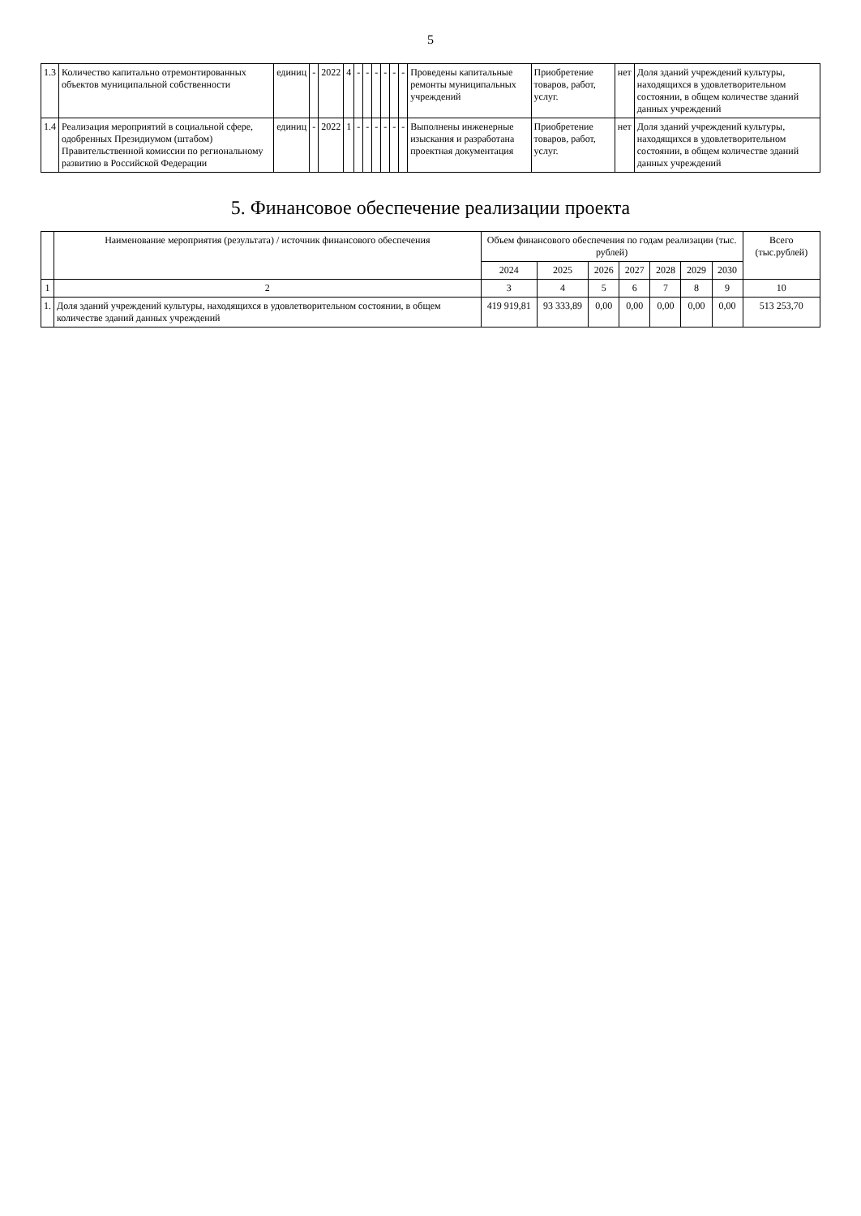5
| 1.3 | Количество капитально отремонтированных объектов муниципальной собственности | единиц | - | 2022 | 4 | - | - | - | - | - | - | Проведены капитальные ремонты муниципальных учреждений | Приобретение товаров, работ, услуг. | нет | Доля зданий учреждений культуры, находящихся в удовлетворительном состоянии, в общем количестве зданий данных учреждений |
| 1.4 | Реализация мероприятий в социальной сфере, одобренных Президиумом (штабом) Правительственной комиссии по региональному развитию в Российской Федерации | единиц | - | 2022 | 1 | - | - | - | - | - | - | Выполнены инженерные изыскания и разработана проектная документация | Приобретение товаров, работ, услуг. | нет | Доля зданий учреждений культуры, находящихся в удовлетворительном состоянии, в общем количестве зданий данных учреждений |
5. Финансовое обеспечение реализации проекта
| | Наименование мероприятия (результата) / источник финансового обеспечения | Объем финансового обеспечения по годам реализации (тыс. рублей) | | | | | | | Всего (тыс.рублей) |
| --- | --- | --- | --- | --- | --- | --- | --- | --- | --- |
| | | 2024 | 2025 | 2026 | 2027 | 2028 | 2029 | 2030 | |
| 1 | 2 | 3 | 4 | 5 | 6 | 7 | 8 | 9 | 10 |
| 1. | Доля зданий учреждений культуры, находящихся в удовлетворительном состоянии, в общем количестве зданий данных учреждений | 419 919,81 | 93 333,89 | 0,00 | 0,00 | 0,00 | 0,00 | 0,00 | 513 253,70 |